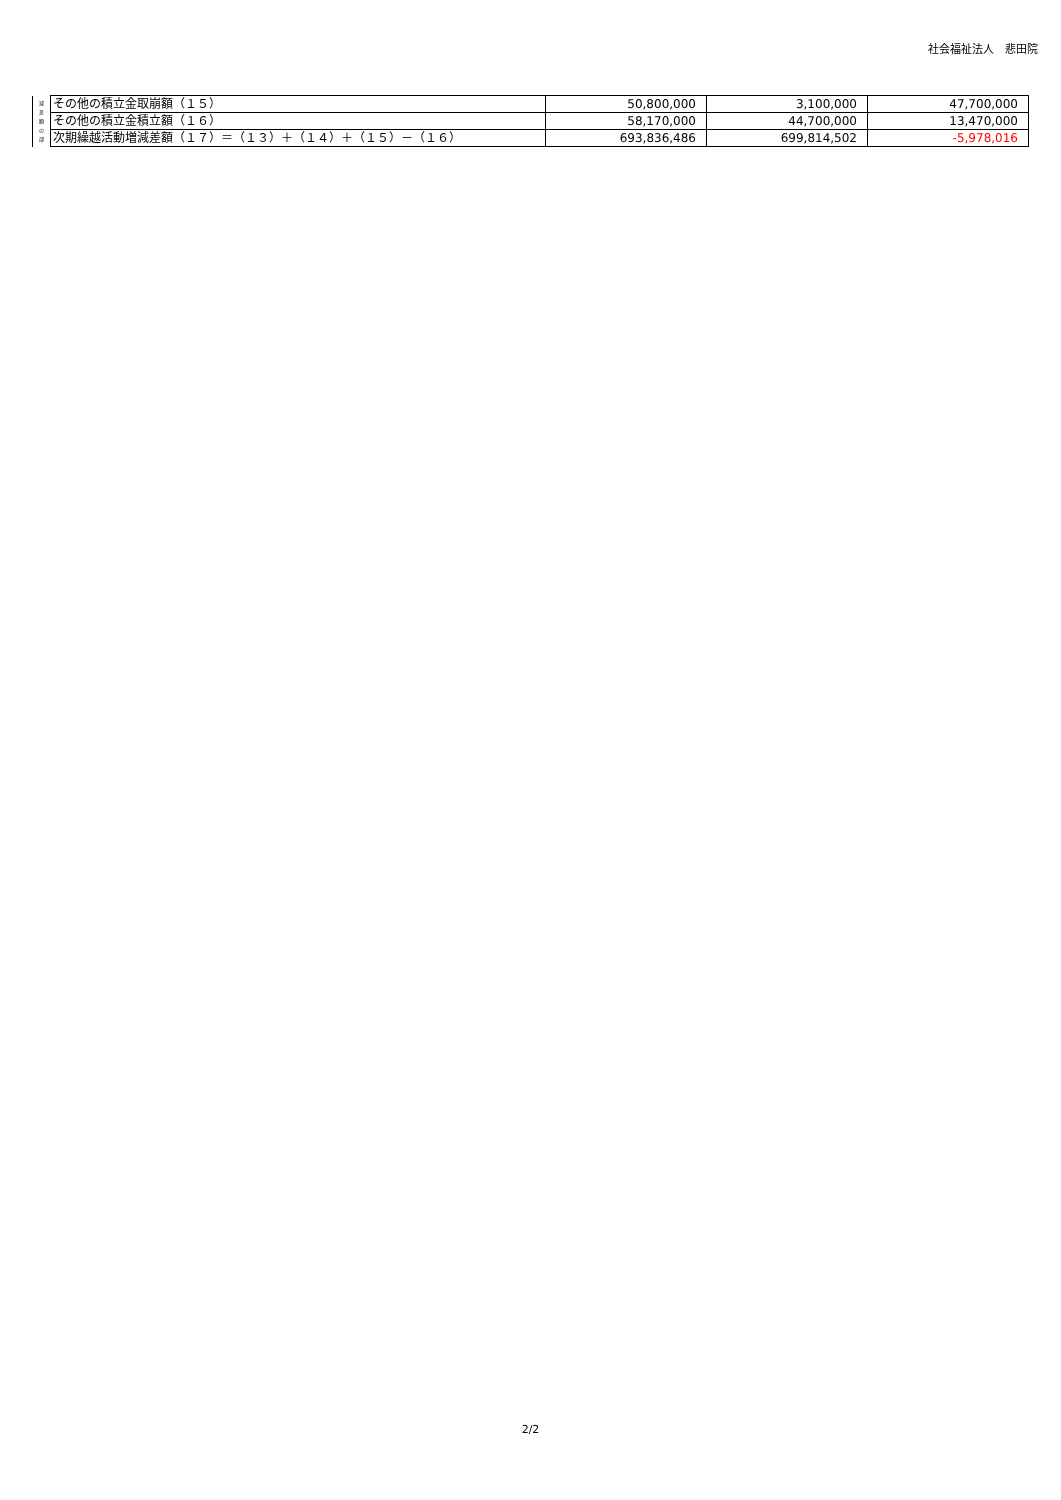社会福祉法人　悲田院
| 減 差 額 の 部 | その他の積立金取崩額（１５） | 50,800,000 | 3,100,000 | 47,700,000 |
| | その他の積立金積立額（１６） | 58,170,000 | 44,700,000 | 13,470,000 |
| | 次期繰越活動増減差額（１７）＝（１３）＋（１４）＋（１５）－（１６） | 693,836,486 | 699,814,502 | -5,978,016 |
2/2